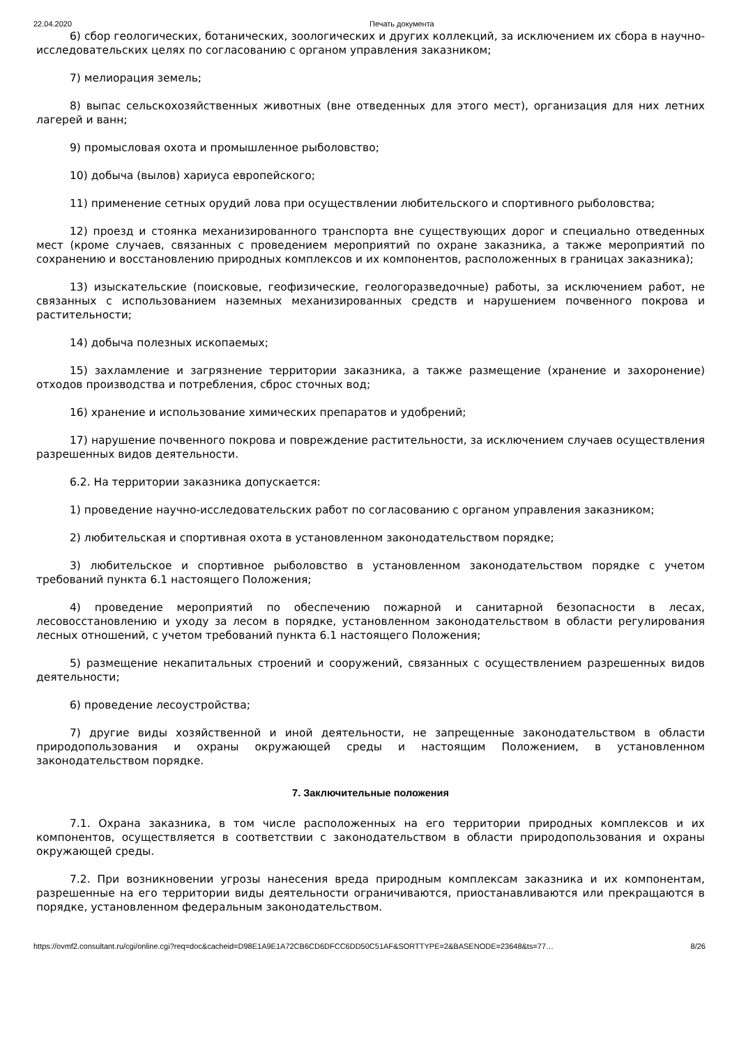22.04.2020 Печать документа
6) сбор геологических, ботанических, зоологических и других коллекций, за исключением их сбора в научно-исследовательских целях по согласованию с органом управления заказником;
7) мелиорация земель;
8) выпас сельскохозяйственных животных (вне отведенных для этого мест), организация для них летних лагерей и ванн;
9) промысловая охота и промышленное рыболовство;
10) добыча (вылов) хариуса европейского;
11) применение сетных орудий лова при осуществлении любительского и спортивного рыболовства;
12) проезд и стоянка механизированного транспорта вне существующих дорог и специально отведенных мест (кроме случаев, связанных с проведением мероприятий по охране заказника, а также мероприятий по сохранению и восстановлению природных комплексов и их компонентов, расположенных в границах заказника);
13) изыскательские (поисковые, геофизические, геологоразведочные) работы, за исключением работ, не связанных с использованием наземных механизированных средств и нарушением почвенного покрова и растительности;
14) добыча полезных ископаемых;
15) захламление и загрязнение территории заказника, а также размещение (хранение и захоронение) отходов производства и потребления, сброс сточных вод;
16) хранение и использование химических препаратов и удобрений;
17) нарушение почвенного покрова и повреждение растительности, за исключением случаев осуществления разрешенных видов деятельности.
6.2. На территории заказника допускается:
1) проведение научно-исследовательских работ по согласованию с органом управления заказником;
2) любительская и спортивная охота в установленном законодательством порядке;
3) любительское и спортивное рыболовство в установленном законодательством порядке с учетом требований пункта 6.1 настоящего Положения;
4) проведение мероприятий по обеспечению пожарной и санитарной безопасности в лесах, лесовосстановлению и уходу за лесом в порядке, установленном законодательством в области регулирования лесных отношений, с учетом требований пункта 6.1 настоящего Положения;
5) размещение некапитальных строений и сооружений, связанных с осуществлением разрешенных видов деятельности;
6) проведение лесоустройства;
7) другие виды хозяйственной и иной деятельности, не запрещенные законодательством в области природопользования и охраны окружающей среды и настоящим Положением, в установленном законодательством порядке.
7. Заключительные положения
7.1. Охрана заказника, в том числе расположенных на его территории природных комплексов и их компонентов, осуществляется в соответствии с законодательством в области природопользования и охраны окружающей среды.
7.2. При возникновении угрозы нанесения вреда природным комплексам заказника и их компонентам, разрешенные на его территории виды деятельности ограничиваются, приостанавливаются или прекращаются в порядке, установленном федеральным законодательством.
https://ovmf2.consultant.ru/cgi/online.cgi?req=doc&cacheid=D98E1A9E1A72CB6CD6DFCC6DD50C51AF&SORTTYPE=2&BASENODE=23648&ts=77… 8/26